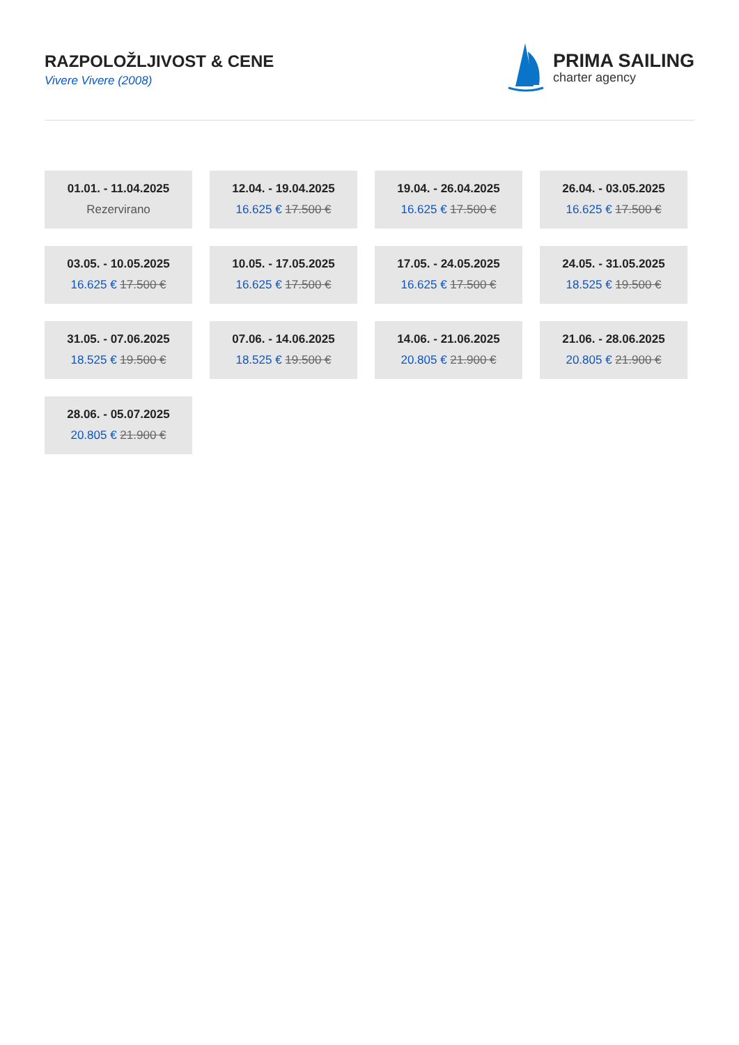RAZPOLOŽLJIVOST & CENE
Vivere Vivere (2008)
PRIMA SAILING
charter agency
01.01. - 11.04.2025
Rezervirano
12.04. - 19.04.2025
16.625 € 17.500 €
19.04. - 26.04.2025
16.625 € 17.500 €
26.04. - 03.05.2025
16.625 € 17.500 €
03.05. - 10.05.2025
16.625 € 17.500 €
10.05. - 17.05.2025
16.625 € 17.500 €
17.05. - 24.05.2025
16.625 € 17.500 €
24.05. - 31.05.2025
18.525 € 19.500 €
31.05. - 07.06.2025
18.525 € 19.500 €
07.06. - 14.06.2025
18.525 € 19.500 €
14.06. - 21.06.2025
20.805 € 21.900 €
21.06. - 28.06.2025
20.805 € 21.900 €
28.06. - 05.07.2025
20.805 € 21.900 €